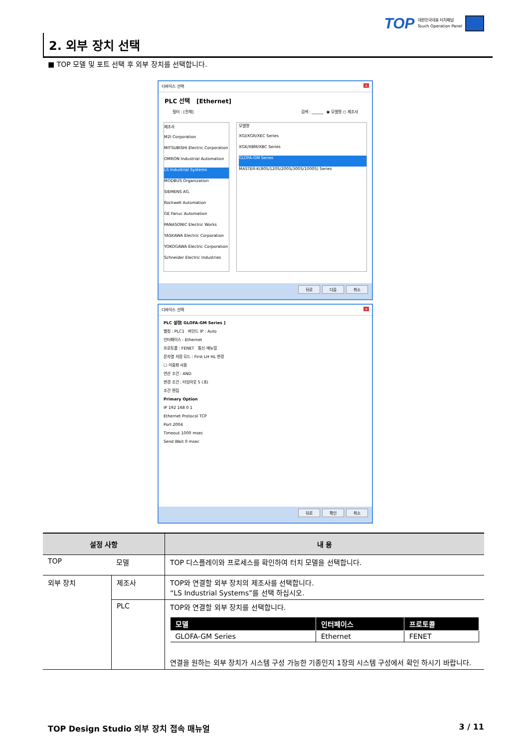TOP 대한민국대표 터치패널
Touch Operation Panel
2. 외부 장치 선택
■ TOP 모델 및 포트 선택 후 외부 장치를 선택합니다.
디바이스 선택 x
PLC 선택 [Ethernet]
필터 : [전체] 검색 : ______ ◉ 모델명 ○ 제조사
제조사
M2I Corporation
MITSUBISHI Electric Corporation
OMRON Industrial Automation
LS Industrial Systems
MODBUS Organization
SIEMENS AG.
Rockwell Automation
GE Fanuc Automation
PANASONIC Electric Works
YASKAWA Electric Corporation
YOKOGAWA Electric Corporation
Schneider Electric Industries
모델명
XGI/XGR/XEC Series
XGK/XBM/XBC Series
GLOFA-GM Series
MASTER-K(80S/120S/200S/300S/1000S) Series
뒤로 다음 취소
디바이스 선택 x
PLC 설정[ GLOFA-GM Series ]
별칭 : PLC1 바인드 IP : Auto
인터페이스 : Ethernet
프로토콜 : FENET 통신 매뉴얼
문자열 저장 모드 : First LH HL 변경
☐ 이중화 사용
연산 조건 : AND
변경 조건 : 타임아웃 5 (초)
조건 편집
Primary Option
IP 192 168 0 1
Ethernet Protocol TCP
Port 2004
Timeout 1000 msec
Send Wait 0 msec
뒤로 확인 취소
| 설정 사항 | | 내 용 |
| --- | --- | --- |
| TOP | 모델 | TOP 디스플레이와 프로세스를 확인하여 터치 모델을 선택합니다. |
| 외부 장치 | 제조사 | TOP와 연결할 외부 장치의 제조사를 선택합니다. “LS Industrial Systems”를 선택 하십시오. |
| | PLC | TOP와 연결할 외부 장치를 선택합니다. / 모델 / 인터페이스 / 프로토콜 / / --- / --- / --- / / GLOFA-GM Series / Ethernet / FENET / 연결을 원하는 외부 장치가 시스템 구성 가능한 기종인지 1장의 시스템 구성에서 확인 하시기 바랍니다. |
TOP Design Studio 외부 장치 접속 매뉴얼 3 / 11